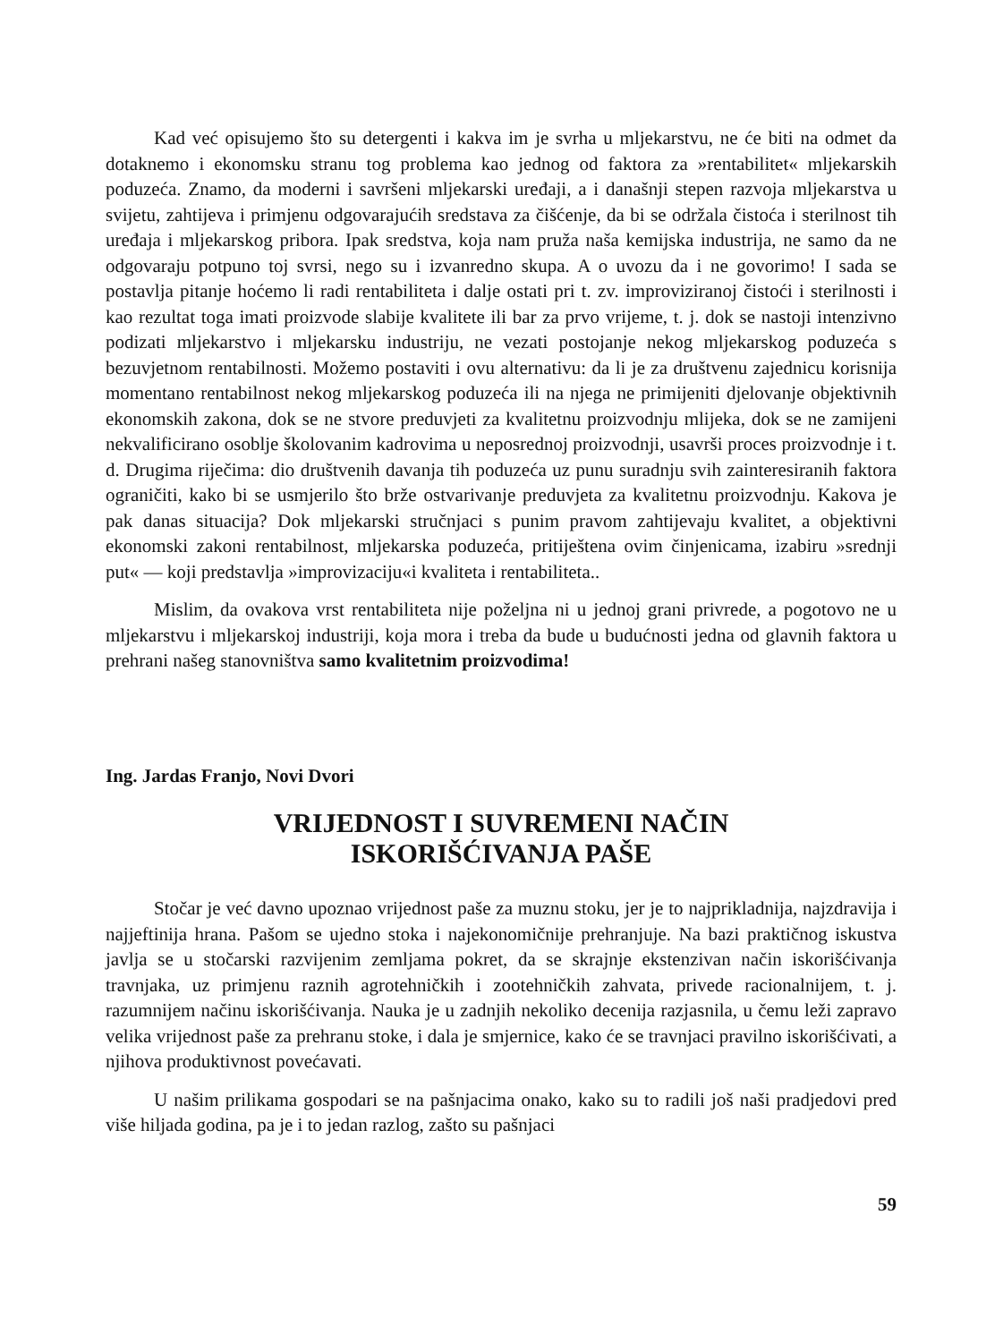Kad već opisujemo što su detergenti i kakva im je svrha u mljekarstvu, ne će biti na odmet da dotaknemo i ekonomsku stranu tog problema kao jednog od faktora za »rentabilitet« mljekarskih poduzeća. Znamo, da moderni i savršeni mljekarski uređaji, a i današnji stepen razvoja mljekarstva u svijetu, zahtijeva i primjenu odgovarajućih sredstava za čišćenje, da bi se održala čistoća i sterilnost tih uređaja i mljekarskog pribora. Ipak sredstva, koja nam pruža naša kemijska industrija, ne samo da ne odgovaraju potpuno toj svrsi, nego su i izvanredno skupa. A o uvozu da i ne govorimo! I sada se postavlja pitanje hoćemo li radi rentabiliteta i dalje ostati pri t. zv. improviziranoj čistoći i sterilnosti i kao rezultat toga imati proizvode slabije kvalitete ili bar za prvo vrijeme, t. j. dok se nastoji intenzivno podizati mljekarstvo i mljekarsku industriju, ne vezati postojanje nekog mljekarskog poduzeća s bezuvjetnom rentabilnosti. Možemo postaviti i ovu alternativu: da li je za društvenu zajednicu korisnija momentano rentabilnost nekog mljekarskog poduzeća ili na njega ne primijeniti djelovanje objektivnih ekonomskih zakona, dok se ne stvore preduvjeti za kvalitetnu proizvodnju mlijeka, dok se ne zamijeni nekvalificirano osoblje školovanim kadrovima u neposrednoj proizvodnji, usavrši proces proizvodnje i t. d. Drugima riječima: dio društvenih davanja tih poduzeća uz punu suradnju svih zainteresiranih faktora ograničiti, kako bi se usmjerilo što brže ostvarivanje preduvjeta za kvalitetnu proizvodnju. Kakova je pak danas situacija? Dok mljekarski stručnjaci s punim pravom zahtijevaju kvalitet, a objektivni ekonomski zakoni rentabilnost, mljekarska poduzeća, pritiještena ovim činjenicama, izabiru »srednji put« — koji predstavlja »improvizaciju«i kvaliteta i rentabiliteta..
Mislim, da ovakova vrst rentabiliteta nije poželjna ni u jednoj grani privrede, a pogotovo ne u mljekarstvu i mljekarskoj industriji, koja mora i treba da bude u budućnosti jedna od glavnih faktora u prehrani našeg stanovništva samo kvalitetnim proizvodima!
Ing. Jardas Franjo, Novi Dvori
VRIJEDNOST I SUVREMENI NAČIN
ISKORIŠĆIVANJA PAŠE
Stočar je već davno upoznao vrijednost paše za muznu stoku, jer je to najprikladnija, najzdravija i najjeftinija hrana. Pašom se ujedno stoka i najekonomičnije prehranjuje. Na bazi praktičnog iskustva javlja se u stočarski razvijenim zemljama pokret, da se skrajnje ekstenzivan način iskorišćivanja travnjaka, uz primjenu raznih agrotehničkih i zootehničkih zahvata, privede racionalnijem, t. j. razumnijem načinu iskorišćivanja. Nauka je u zadnjih nekoliko decenija razjasnila, u čemu leži zapravo velika vrijednost paše za prehranu stoke, i dala je smjernice, kako će se travnjaci pravilno iskorišćivati, a njihova produktivnost povećavati.
U našim prilikama gospodari se na pašnjacima onako, kako su to radili još naši pradjedovi pred više hiljada godina, pa je i to jedan razlog, zašto su pašnjaci
59